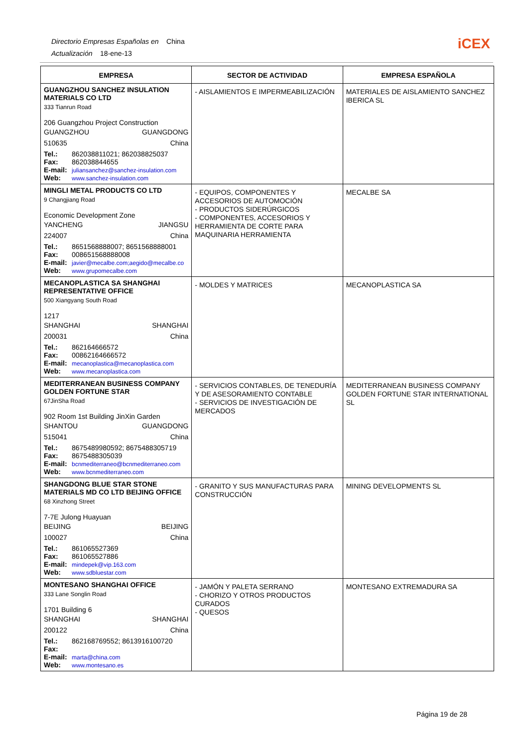Directorio Empresas Españolas en China
Actualización 18-ene-13
iCEX
| EMPRESA | SECTOR DE ACTIVIDAD | EMPRESA ESPAÑOLA |
| --- | --- | --- |
| GUANGZHOU SANCHEZ INSULATION MATERIALS CO LTD 333 Tianrun Road 206 Guangzhou Project Construction GUANGZHOU GUANGDONG 510635 China Tel.: 862038811021; 862038825037 Fax: 862038844655 E-mail: juliansanchez@sanchez-insulation.com Web: www.sanchez-insulation.com | - AISLAMIENTOS E IMPERMEABILIZACIÓN | MATERIALES DE AISLAMIENTO SANCHEZ IBERICA SL |
| MINGLI METAL PRODUCTS CO LTD 9 Changjiang Road Economic Development Zone YANCHENG JIANGSU 224007 China Tel.: 8651568888007; 8651568888001 Fax: 008651568888008 E-mail: javier@mecalbe.com;aegido@mecalbe.co Web: www.grupomecalbe.com | - EQUIPOS, COMPONENTES Y ACCESORIOS DE AUTOMOCIÓN - PRODUCTOS SIDERÚRGICOS - COMPONENTES, ACCESORIOS Y HERRAMIENTA DE CORTE PARA MAQUINARIA HERRAMIENTA | MECALBE SA |
| MECANOPLASTICA SA SHANGHAI REPRESENTATIVE OFFICE 500 Xiangyang South Road 1217 SHANGHAI SHANGHAI 200031 China Tel.: 862164666572 Fax: 00862164666572 E-mail: mecanoplastica@mecanoplastica.com Web: www.mecanoplastica.com | - MOLDES Y MATRICES | MECANOPLASTICA SA |
| MEDITERRANEAN BUSINESS COMPANY GOLDEN FORTUNE STAR 67JinSha Road 902 Room 1st Building JinXin Garden SHANTOU GUANGDONG 515041 China Tel.: 8675489980592; 8675488305719 Fax: 8675488305039 E-mail: bcnmediterraneo@bcnmediterraneo.com Web: www.bcnmediterraneo.com | - SERVICIOS CONTABLES, DE TENEDURÍA Y DE ASESORAMIENTO CONTABLE - SERVICIOS DE INVESTIGACIÓN DE MERCADOS | MEDITERRANEAN BUSINESS COMPANY GOLDEN FORTUNE STAR INTERNATIONAL SL |
| SHANGDONG BLUE STAR STONE MATERIALS MD CO LTD BEIJING OFFICE 68 Xinzhong Street 7-7E Julong Huayuan BEIJING BEIJING 100027 China Tel.: 861065527369 Fax: 861065527886 E-mail: mindepek@vip.163.com Web: www.sdbluestar.com | - GRANITO Y SUS MANUFACTURAS PARA CONSTRUCCIÓN | MINING DEVELOPMENTS SL |
| MONTESANO SHANGHAI OFFICE 333 Lane Songlin Road 1701 Building 6 SHANGHAI SHANGHAI 200122 China Tel.: 862168769552; 8613916100720 Fax: E-mail: marta@china.com Web: www.montesano.es | - JAMÓN Y PALETA SERRANO - CHORIZO Y OTROS PRODUCTOS CURADOS - QUESOS | MONTESANO EXTREMADURA SA |
Página 19 de 28